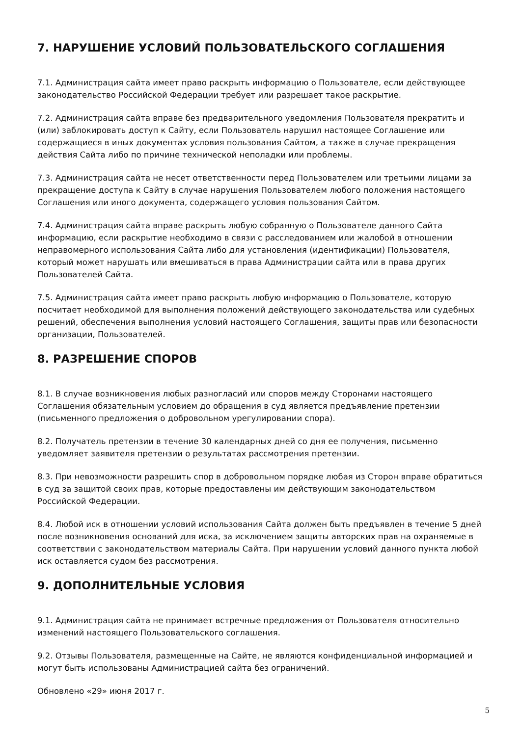7. НАРУШЕНИЕ УСЛОВИЙ ПОЛЬЗОВАТЕЛЬСКОГО СОГЛАШЕНИЯ
7.1. Администрация сайта имеет право раскрыть информацию о Пользователе, если действующее законодательство Российской Федерации требует или разрешает такое раскрытие.
7.2. Администрация сайта вправе без предварительного уведомления Пользователя прекратить и (или) заблокировать доступ к Сайту, если Пользователь нарушил настоящее Соглашение или содержащиеся в иных документах условия пользования Сайтом, а также в случае прекращения действия Сайта либо по причине технической неполадки или проблемы.
7.3. Администрация сайта не несет ответственности перед Пользователем или третьими лицами за прекращение доступа к Сайту в случае нарушения Пользователем любого положения настоящего Соглашения или иного документа, содержащего условия пользования Сайтом.
7.4. Администрация сайта вправе раскрыть любую собранную о Пользователе данного Сайта информацию, если раскрытие необходимо в связи с расследованием или жалобой в отношении неправомерного использования Сайта либо для установления (идентификации) Пользователя, который может нарушать или вмешиваться в права Администрации сайта или в права других Пользователей Сайта.
7.5. Администрация сайта имеет право раскрыть любую информацию о Пользователе, которую посчитает необходимой для выполнения положений действующего законодательства или судебных решений, обеспечения выполнения условий настоящего Соглашения, защиты прав или безопасности организации, Пользователей.
8. РАЗРЕШЕНИЕ СПОРОВ
8.1. В случае возникновения любых разногласий или споров между Сторонами настоящего Соглашения обязательным условием до обращения в суд является предъявление претензии (письменного предложения о добровольном урегулировании спора).
8.2. Получатель претензии в течение 30 календарных дней со дня ее получения, письменно уведомляет заявителя претензии о результатах рассмотрения претензии.
8.3. При невозможности разрешить спор в добровольном порядке любая из Сторон вправе обратиться в суд за защитой своих прав, которые предоставлены им действующим законодательством Российской Федерации.
8.4. Любой иск в отношении условий использования Сайта должен быть предъявлен в течение 5 дней после возникновения оснований для иска, за исключением защиты авторских прав на охраняемые в соответствии с законодательством материалы Сайта. При нарушении условий данного пункта любой иск оставляется судом без рассмотрения.
9. ДОПОЛНИТЕЛЬНЫЕ УСЛОВИЯ
9.1. Администрация сайта не принимает встречные предложения от Пользователя относительно изменений настоящего Пользовательского соглашения.
9.2. Отзывы Пользователя, размещенные на Сайте, не являются конфиденциальной информацией и могут быть использованы Администрацией сайта без ограничений.
Обновлено «29» июня 2017 г.
5